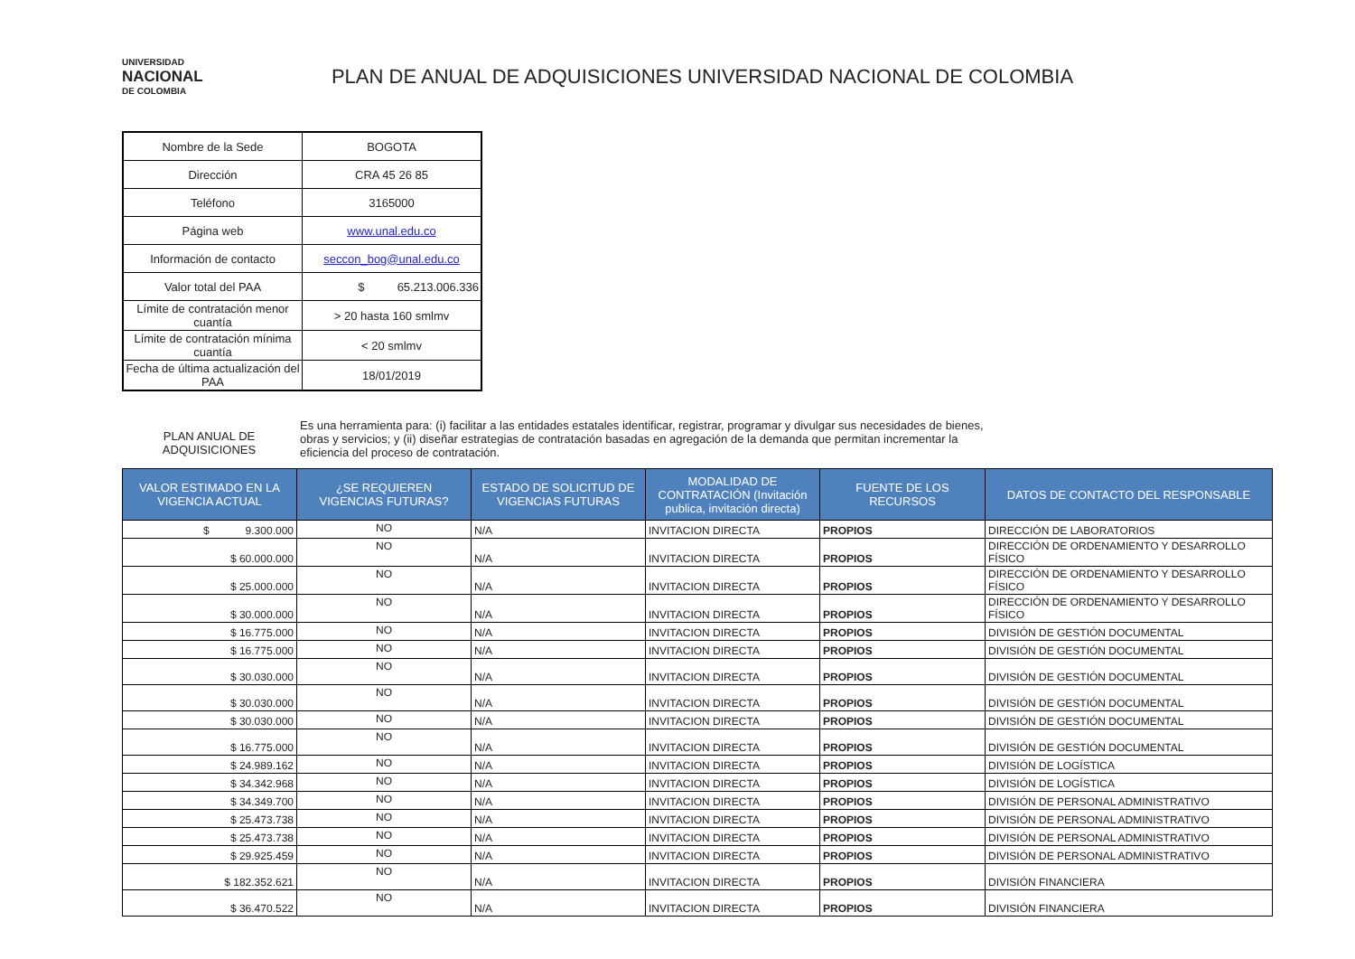UNIVERSIDAD
NACIONAL
DE COLOMBIA
PLAN DE ANUAL DE ADQUISICIONES UNIVERSIDAD NACIONAL DE COLOMBIA
| Nombre de la Sede | BOGOTA |
| Dirección | CRA 45 26 85 |
| Teléfono | 3165000 |
| Página web | www.unal.edu.co |
| Información de contacto | seccon_bog@unal.edu.co |
| Valor total del PAA | $ 65.213.006.336 |
| Límite de contratación menor cuantía | > 20 hasta 160 smlmv |
| Límite de contratación mínima cuantía | < 20 smlmv |
| Fecha de última actualización del PAA | 18/01/2019 |
PLAN ANUAL DE ADQUISICIONES
Es una herramienta para: (i) facilitar a las entidades estatales identificar, registrar, programar y divulgar sus necesidades de bienes, obras y servicios; y (ii) diseñar estrategias de contratación basadas en agregación de la demanda que permitan incrementar la eficiencia del proceso de contratación.
| VALOR ESTIMADO EN LA VIGENCIA ACTUAL | ¿SE REQUIEREN VIGENCIAS FUTURAS? | ESTADO DE SOLICITUD DE VIGENCIAS FUTURAS | MODALIDAD DE CONTRATACIÓN (Invitación publica, invitación directa) | FUENTE DE LOS RECURSOS | DATOS DE CONTACTO DEL RESPONSABLE |
| --- | --- | --- | --- | --- | --- |
| $ 9.300.000 | NO | N/A | INVITACION DIRECTA | PROPIOS | DIRECCIÓN DE LABORATORIOS |
| $ 60.000.000 | NO | N/A | INVITACION DIRECTA | PROPIOS | DIRECCIÓN DE ORDENAMIENTO Y DESARROLLO FÍSICO |
| $ 25.000.000 | NO | N/A | INVITACION DIRECTA | PROPIOS | DIRECCIÓN DE ORDENAMIENTO Y DESARROLLO FÍSICO |
| $ 30.000.000 | NO | N/A | INVITACION DIRECTA | PROPIOS | DIRECCIÓN DE ORDENAMIENTO Y DESARROLLO FÍSICO |
| $ 16.775.000 | NO | N/A | INVITACION DIRECTA | PROPIOS | DIVISIÓN DE GESTIÓN DOCUMENTAL |
| $ 16.775.000 | NO | N/A | INVITACION DIRECTA | PROPIOS | DIVISIÓN DE GESTIÓN DOCUMENTAL |
| $ 30.030.000 | NO | N/A | INVITACION DIRECTA | PROPIOS | DIVISIÓN DE GESTIÓN DOCUMENTAL |
| $ 30.030.000 | NO | N/A | INVITACION DIRECTA | PROPIOS | DIVISIÓN DE GESTIÓN DOCUMENTAL |
| $ 30.030.000 | NO | N/A | INVITACION DIRECTA | PROPIOS | DIVISIÓN DE GESTIÓN DOCUMENTAL |
| $ 16.775.000 | NO | N/A | INVITACION DIRECTA | PROPIOS | DIVISIÓN DE GESTIÓN DOCUMENTAL |
| $ 24.989.162 | NO | N/A | INVITACION DIRECTA | PROPIOS | DIVISIÓN DE LOGÍSTICA |
| $ 34.342.968 | NO | N/A | INVITACION DIRECTA | PROPIOS | DIVISIÓN DE LOGÍSTICA |
| $ 34.349.700 | NO | N/A | INVITACION DIRECTA | PROPIOS | DIVISIÓN DE PERSONAL ADMINISTRATIVO |
| $ 25.473.738 | NO | N/A | INVITACION DIRECTA | PROPIOS | DIVISIÓN DE PERSONAL ADMINISTRATIVO |
| $ 25.473.738 | NO | N/A | INVITACION DIRECTA | PROPIOS | DIVISIÓN DE PERSONAL ADMINISTRATIVO |
| $ 29.925.459 | NO | N/A | INVITACION DIRECTA | PROPIOS | DIVISIÓN DE PERSONAL ADMINISTRATIVO |
| $ 182.352.621 | NO | N/A | INVITACION DIRECTA | PROPIOS | DIVISIÓN FINANCIERA |
| $ 36.470.522 | NO | N/A | INVITACION DIRECTA | PROPIOS | DIVISIÓN FINANCIERA |